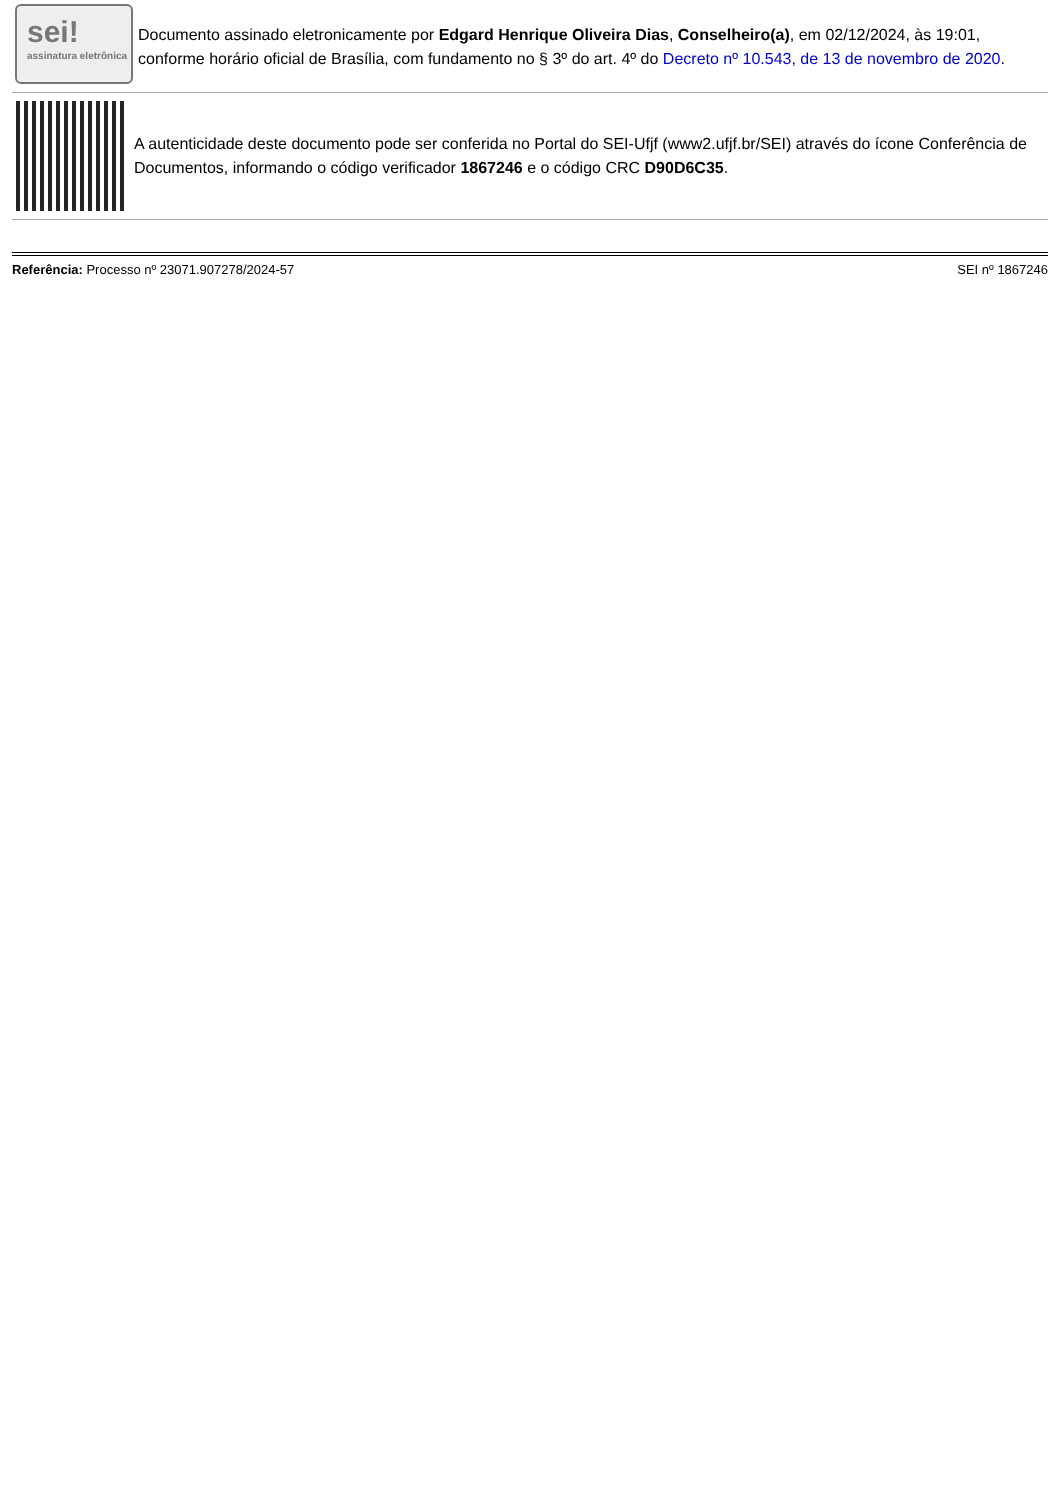sei!
assinatura eletrônica
Documento assinado eletronicamente por Edgard Henrique Oliveira Dias, Conselheiro(a), em 02/12/2024, às 19:01, conforme horário oficial de Brasília, com fundamento no § 3º do art. 4º do Decreto nº 10.543, de 13 de novembro de 2020.
A autenticidade deste documento pode ser conferida no Portal do SEI-Ufjf (www2.ufjf.br/SEI) através do ícone Conferência de Documentos, informando o código verificador 1867246 e o código CRC D90D6C35.
Referência: Processo nº 23071.907278/2024-57 SEI nº 1867246